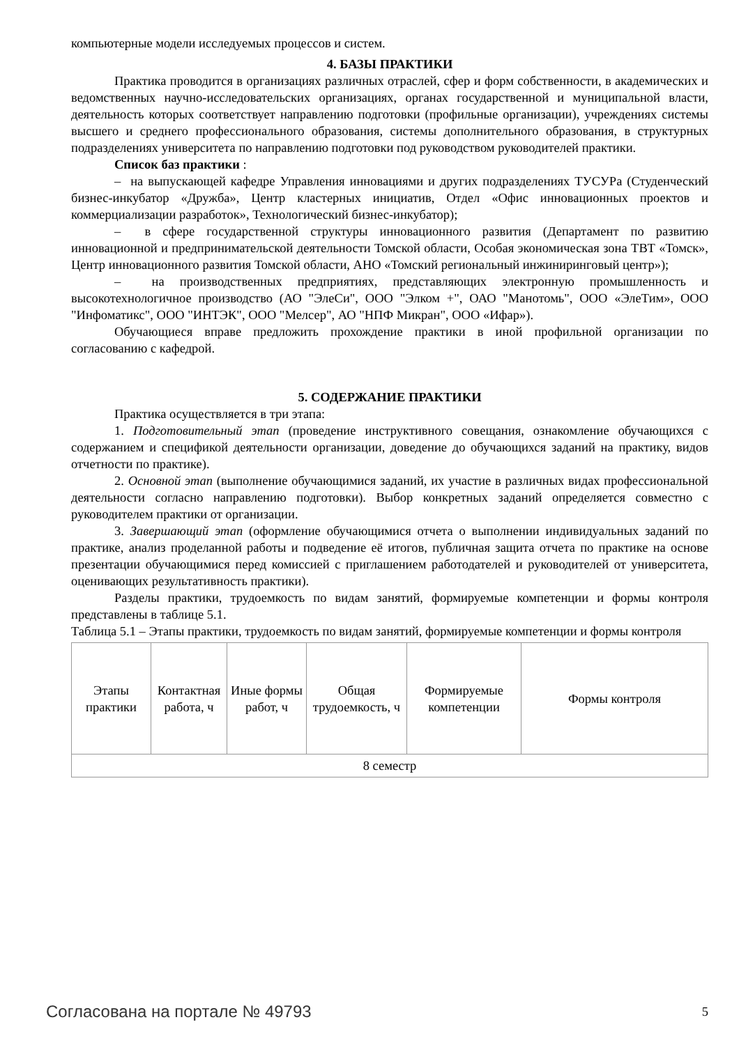компьютерные модели исследуемых процессов и систем.
4. БАЗЫ ПРАКТИКИ
Практика проводится в организациях различных отраслей, сфер и форм собственности, в академических и ведомственных научно-исследовательских организациях, органах государственной и муниципальной власти, деятельность которых соответствует направлению подготовки (профильные организации), учреждениях системы высшего и среднего профессионального образования, системы дополнительного образования, в структурных подразделениях университета по направлению подготовки под руководством руководителей практики.
Список баз практики :
– на выпускающей кафедре Управления инновациями и других подразделениях ТУСУРа (Студенческий бизнес-инкубатор «Дружба», Центр кластерных инициатив, Отдел «Офис инновационных проектов и коммерциализации разработок», Технологический бизнес-инкубатор);
– в сфере государственной структуры инновационного развития (Департамент по развитию инновационной и предпринимательской деятельности Томской области, Особая экономическая зона ТВТ «Томск», Центр инновационного развития Томской области, АНО «Томский региональный инжиниринговый центр»);
– на производственных предприятиях, представляющих электронную промышленность и высокотехнологичное производство (АО "ЭлеСи", ООО "Элком +", ОАО "Манотомь", ООО «ЭлеТим», ООО "Инфоматикс", ООО "ИНТЭК", ООО "Мелсер", АО "НПФ Микран", ООО «Ифар»).
Обучающиеся вправе предложить прохождение практики в иной профильной организации по согласованию с кафедрой.
5. СОДЕРЖАНИЕ ПРАКТИКИ
Практика осуществляется в три этапа:
1. Подготовительный этап (проведение инструктивного совещания, ознакомление обучающихся с содержанием и спецификой деятельности организации, доведение до обучающихся заданий на практику, видов отчетности по практике).
2. Основной этап (выполнение обучающимися заданий, их участие в различных видах профессиональной деятельности согласно направлению подготовки). Выбор конкретных заданий определяется совместно с руководителем практики от организации.
3. Завершающий этап (оформление обучающимися отчета о выполнении индивидуальных заданий по практике, анализ проделанной работы и подведение её итогов, публичная защита отчета по практике на основе презентации обучающимися перед комиссией с приглашением работодателей и руководителей от университета, оценивающих результативность практики).
Разделы практики, трудоемкость по видам занятий, формируемые компетенции и формы контроля представлены в таблице 5.1.
Таблица 5.1 – Этапы практики, трудоемкость по видам занятий, формируемые компетенции и формы контроля
| Этапы практики | Контактная работа, ч | Иные формы работ, ч | Общая трудоемкость, ч | Формируемые компетенции | Формы контроля |
| 8 семестр | | | | | |
Согласована на портале № 49793 5